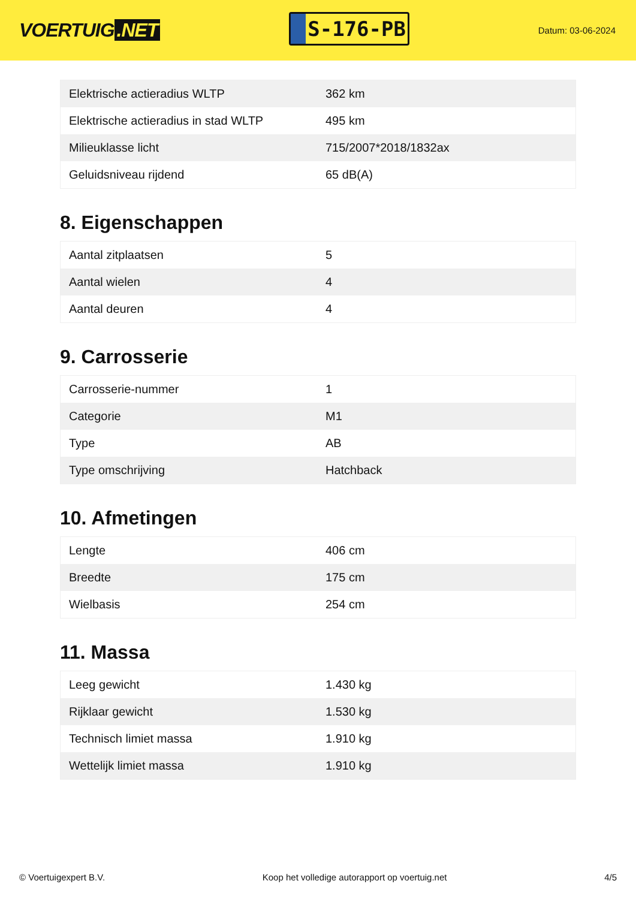VOERTUIG.NET
S-176-PB
Datum: 03-06-2024
| Elektrische actieradius WLTP | 362 km |
| Elektrische actieradius in stad WLTP | 495 km |
| Milieuklasse licht | 715/2007*2018/1832ax |
| Geluidsniveau rijdend | 65 dB(A) |
8. Eigenschappen
| Aantal zitplaatsen | 5 |
| Aantal wielen | 4 |
| Aantal deuren | 4 |
9. Carrosserie
| Carrosserie-nummer | 1 |
| Categorie | M1 |
| Type | AB |
| Type omschrijving | Hatchback |
10. Afmetingen
| Lengte | 406 cm |
| Breedte | 175 cm |
| Wielbasis | 254 cm |
11. Massa
| Leeg gewicht | 1.430 kg |
| Rijklaar gewicht | 1.530 kg |
| Technisch limiet massa | 1.910 kg |
| Wettelijk limiet massa | 1.910 kg |
© Voertuigexpert B.V. Koop het volledige autorapport op voertuig.net 4/5